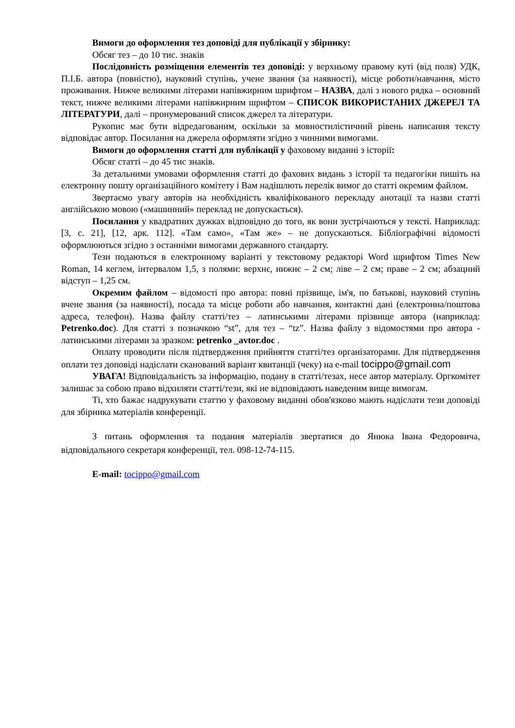Вимоги до оформлення тез доповіді для публікації у збірнику:
Обсяг тез – до 10 тис. знаків
Послідовність розміщення елементів тез доповіді: у верхньому правому куті (від поля) УДК, П.І.Б. автора (повністю), науковий ступінь, учене звання (за наявності), місце роботи/навчання, місто проживання. Нижче великими літерами напівжирним шрифтом – НАЗВА, далі з нового рядка – основний текст, нижче великими літерами напівжирним шрифтом – СПИСОК ВИКОРИСТАНИХ ДЖЕРЕЛ ТА ЛІТЕРАТУРИ, далі – пронумерований список джерел та літератури.
Рукопис має бути відредагованим, оскільки за мовностилістичний рівень написання тексту відповідає автор. Посилання на джерела оформляти згідно з чинними вимогами.
Вимоги до оформлення статті для публікації у фаховому виданні з історії:
Обсяг статті – до 45 тис знаків.
За детальними умовами оформлення статті до фахових видань з історії та педагогіки пишіть на електронну пошту організаційного комітету і Вам надішлють перелік вимог до статті окремим файлом.
Звертаємо увагу авторів на необхідність кваліфікованого перекладу анотації та назви статті англійською мовою («машинний» переклад не допускається).
Посилання у квадратних дужках відповідно до того, як вони зустрічаються у тексті. Наприклад: [3, с. 21], [12, арк. 112]. «Там само», «Там же» – не допускаються. Бібліографічні відомості оформлюються згідно з останніми вимогами державного стандарту.
Тези подаються в електронному варіанті у текстовому редакторі Word шрифтом Times New Roman, 14 кеглем, інтервалом 1,5, з полями: верхнє, нижнє – 2 см; ліве – 2 см; праве – 2 см; абзацний відступ – 1,25 см.
Окремим файлом – відомості про автора: повні прізвище, ім'я, по батькові, науковий ступінь вчене звання (за наявності), посада та місце роботи або навчання, контактні дані (електронна/поштова адреса, телефон). Назва файлу статті/тез – латинськими літерами прізвище автора (наприклад: Petrenko.doc). Для статті з позначкою “st”, для тез – “tz”. Назва файлу з відомостями про автора - латинськими літерами за зразком: petrenko _avtor.doc .
Оплату проводити після підтвердження прийняття статті/тез організаторами. Для підтвердження оплати тез доповіді надіслати сканований варіант квитанції (чеку) на e-mail tocippo@gmail.com
УВАГА! Відповідальність за інформацію, подану в статті/тезах, несе автор матеріалу. Оргкомітет залишає за собою право відхиляти статті/тези, які не відповідають наведеним вище вимогам.
Ті, хто бажає надрукувати статтю у фаховому виданні обов'язково мають надіслати тези доповіді для збірника матеріалів конференції.
З питань оформлення та подання матеріалів звертатися до Янюка Івана Федоровича, відповідального секретаря конференції, тел. 098-12-74-115.
E-mail: tocippo@gmail.com